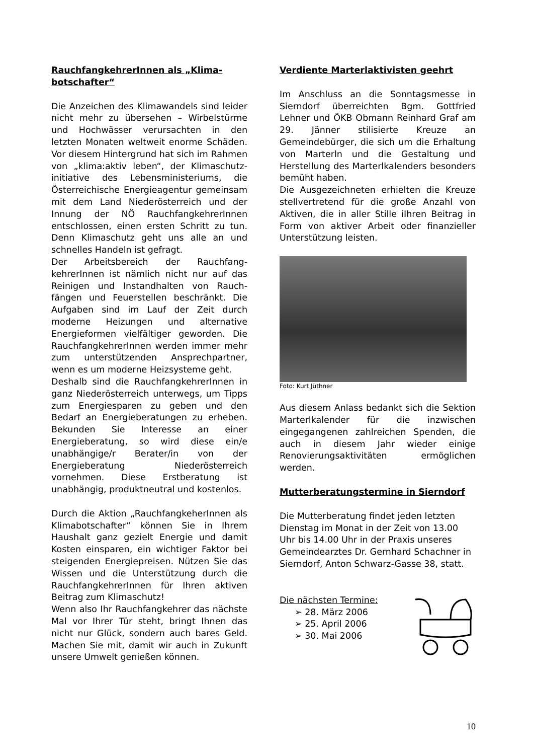RauchfangkehrerInnen als „Klima-botschafter“
Die Anzeichen des Klimawandels sind leider nicht mehr zu übersehen – Wirbelstürme und Hochwässer verursachten in den letzten Monaten weltweit enorme Schäden. Vor diesem Hintergrund hat sich im Rahmen von „klima:aktiv leben“, der Klimaschutz-initiative des Lebensministeriums, die Österreichische Energieagentur gemeinsam mit dem Land Niederösterreich und der Innung der NÖ RauchfangkehrerInnen entschlossen, einen ersten Schritt zu tun. Denn Klimaschutz geht uns alle an und schnelles Handeln ist gefragt.
Der Arbeitsbereich der Rauchfang-kehrerInnen ist nämlich nicht nur auf das Reinigen und Instandhalten von Rauch-fängen und Feuerstellen beschränkt. Die Aufgaben sind im Lauf der Zeit durch moderne Heizungen und alternative Energieformen vielfältiger geworden. Die RauchfangkehrerInnen werden immer mehr zum unterstützenden Ansprechpartner, wenn es um moderne Heizsysteme geht.
Deshalb sind die RauchfangkehrerInnen in ganz Niederösterreich unterwegs, um Tipps zum Energiesparen zu geben und den Bedarf an Energieberatungen zu erheben. Bekunden Sie Interesse an einer Energieberatung, so wird diese ein/e unabhängige/r Berater/in von der Energieberatung Niederösterreich vornehmen. Diese Erstberatung ist unabhängig, produktneutral und kostenlos.
Durch die Aktion „RauchfangkeherInnen als Klimabotschafter“ können Sie in Ihrem Haushalt ganz gezielt Energie und damit Kosten einsparen, ein wichtiger Faktor bei steigenden Energiepreisen. Nützen Sie das Wissen und die Unterstützung durch die RauchfangkehrerInnen für Ihren aktiven Beitrag zum Klimaschutz!
Wenn also Ihr Rauchfangkehrer das nächste Mal vor Ihrer Tür steht, bringt Ihnen das nicht nur Glück, sondern auch bares Geld. Machen Sie mit, damit wir auch in Zukunft unsere Umwelt genießen können.
Verdiente Marterlaktivisten geehrt
Im Anschluss an die Sonntagsmesse in Sierndorf überreichten Bgm. Gottfried Lehner und ÖKB Obmann Reinhard Graf am 29. Jänner stilisierte Kreuze an Gemeindebürger, die sich um die Erhaltung von Marterln und die Gestaltung und Herstellung des Marterlkalenders besonders bemüht haben.
Die Ausgezeichneten erhielten die Kreuze stellvertretend für die große Anzahl von Aktiven, die in aller Stille iIhren Beitrag in Form von aktiver Arbeit oder finanzieller Unterstützung leisten.
Foto: Kurt Jüthner
Aus diesem Anlass bedankt sich die Sektion Marterlkalender für die inzwischen eingegangenen zahlreichen Spenden, die auch in diesem Jahr wieder einige Renovierungsaktivitäten ermöglichen werden.
Mutterberatungstermine in Sierndorf
Die Mutterberatung findet jeden letzten Dienstag im Monat in der Zeit von 13.00 Uhr bis 14.00 Uhr in der Praxis unseres Gemeindearztes Dr. Gernhard Schachner in Sierndorf, Anton Schwarz-Gasse 38, statt.
Die nächsten Termine:
➢ 28. März 2006
➢ 25. April 2006
➢ 30. Mai 2006
10